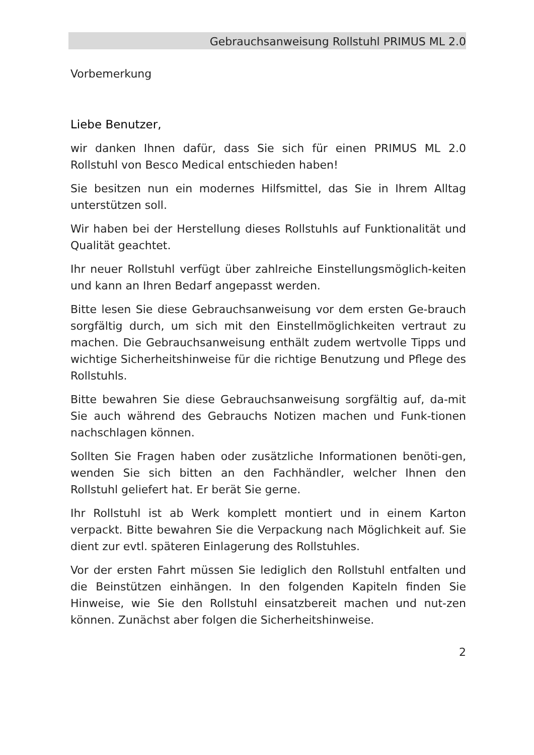Gebrauchsanweisung Rollstuhl PRIMUS ML 2.0
Vorbemerkung
Liebe Benutzer,
wir danken Ihnen dafür, dass Sie sich für einen PRIMUS ML 2.0 Rollstuhl von Besco Medical entschieden haben!
Sie besitzen nun ein modernes Hilfsmittel, das Sie in Ihrem Alltag unterstützen soll.
Wir haben bei der Herstellung dieses Rollstuhls auf Funktionalität und Qualität geachtet.
Ihr neuer Rollstuhl verfügt über zahlreiche Einstellungsmöglich-keiten und kann an Ihren Bedarf angepasst werden.
Bitte lesen Sie diese Gebrauchsanweisung vor dem ersten Ge-brauch sorgfältig durch, um sich mit den Einstellmöglichkeiten vertraut zu machen. Die Gebrauchsanweisung enthält zudem wertvolle Tipps und wichtige Sicherheitshinweise für die richtige Benutzung und Pflege des Rollstuhls.
Bitte bewahren Sie diese Gebrauchsanweisung sorgfältig auf, da-mit Sie auch während des Gebrauchs Notizen machen und Funk-tionen nachschlagen können.
Sollten Sie Fragen haben oder zusätzliche Informationen benöti-gen, wenden Sie sich bitten an den Fachhändler, welcher Ihnen den Rollstuhl geliefert hat. Er berät Sie gerne.
Ihr Rollstuhl ist ab Werk komplett montiert und in einem Karton verpackt. Bitte bewahren Sie die Verpackung nach Möglichkeit auf. Sie dient zur evtl. späteren Einlagerung des Rollstuhles.
Vor der ersten Fahrt müssen Sie lediglich den Rollstuhl entfalten und die Beinstützen einhängen. In den folgenden Kapiteln finden Sie Hinweise, wie Sie den Rollstuhl einsatzbereit machen und nut-zen können. Zunächst aber folgen die Sicherheitshinweise.
2